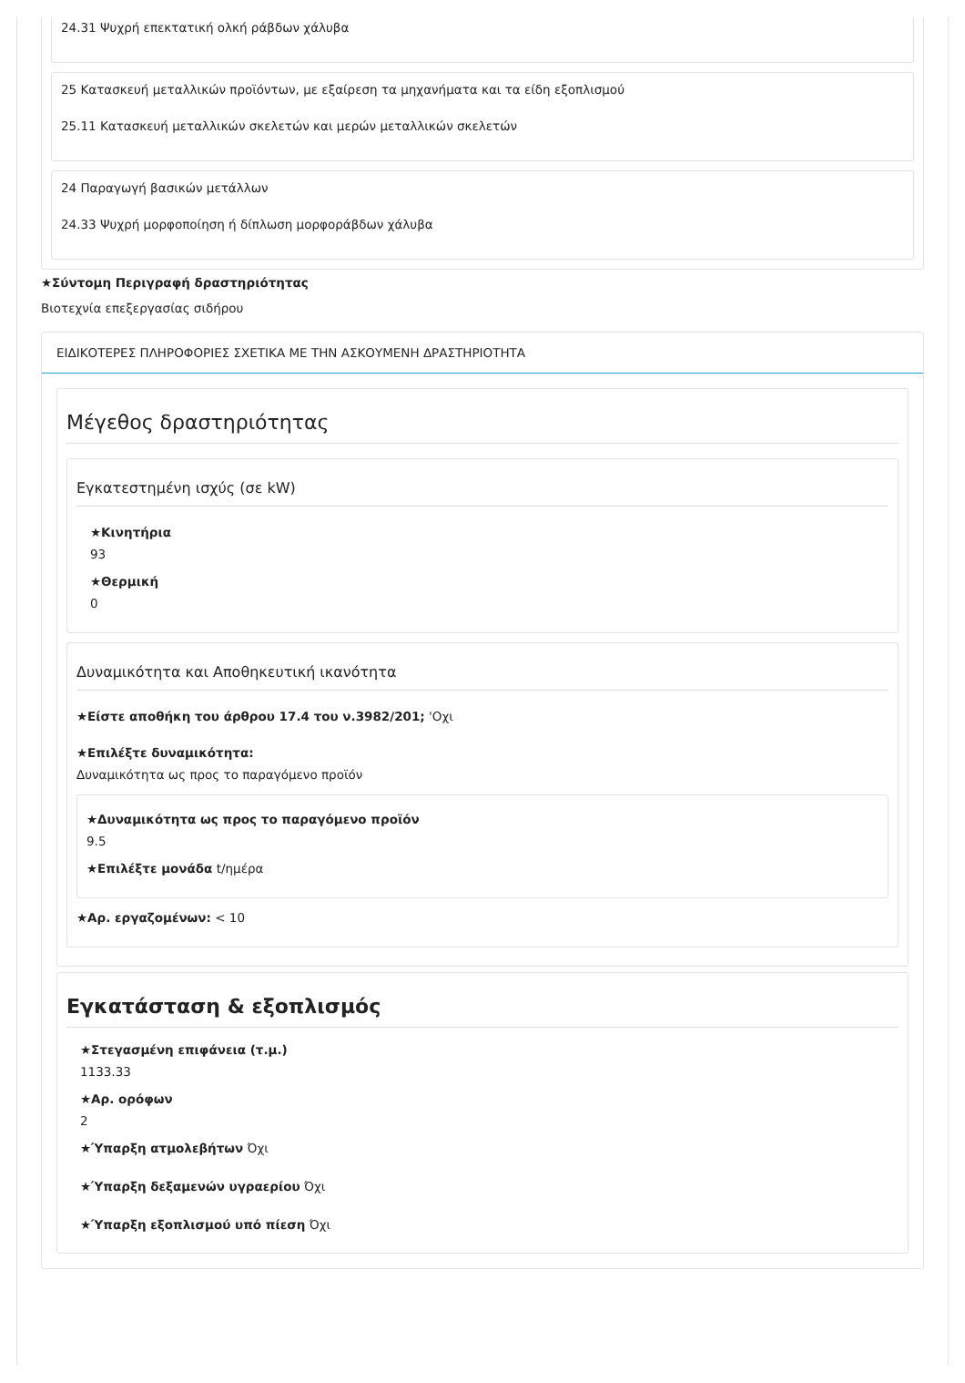24.31 Ψυχρή επεκτατική ολκή ράβδων χάλυβα
25 Κατασκευή μεταλλικών προϊόντων, με εξαίρεση τα μηχανήματα και τα είδη εξοπλισμού
25.11 Κατασκευή μεταλλικών σκελετών και μερών μεταλλικών σκελετών
24 Παραγωγή βασικών μετάλλων
24.33 Ψυχρή μορφοποίηση ή δίπλωση μορφοράβδων χάλυβα
★Σύντομη Περιγραφή δραστηριότητας
Βιοτεχνία επεξεργασίας σιδήρου
ΕΙΔΙΚΟΤΕΡΕΣ ΠΛΗΡΟΦΟΡΙΕΣ ΣΧΕΤΙΚΑ ΜΕ ΤΗΝ ΑΣΚΟΥΜΕΝΗ ΔΡΑΣΤΗΡΙΟΤΗΤΑ
Μέγεθος δραστηριότητας
Εγκατεστημένη ισχύς (σε kW)
★Κινητήρια
93
★Θερμική
0
Δυναμικότητα και Αποθηκευτική ικανότητα
★Είστε αποθήκη του άρθρου 17.4 του ν.3982/201; 'Οχι
★Επιλέξτε δυναμικότητα:
Δυναμικότητα ως προς το παραγόμενο προϊόν
★Δυναμικότητα ως προς το παραγόμενο προϊόν
9.5
★Επιλέξτε μονάδα t/ημέρα
★Αρ. εργαζομένων: < 10
Εγκατάσταση & εξοπλισμός
★Στεγασμένη επιφάνεια (τ.μ.)
1133.33
★Αρ. ορόφων
2
★Ύπαρξη ατμολεβήτων Όχι
★Ύπαρξη δεξαμενών υγραερίου Όχι
★Ύπαρξη εξοπλισμού υπό πίεση Όχι